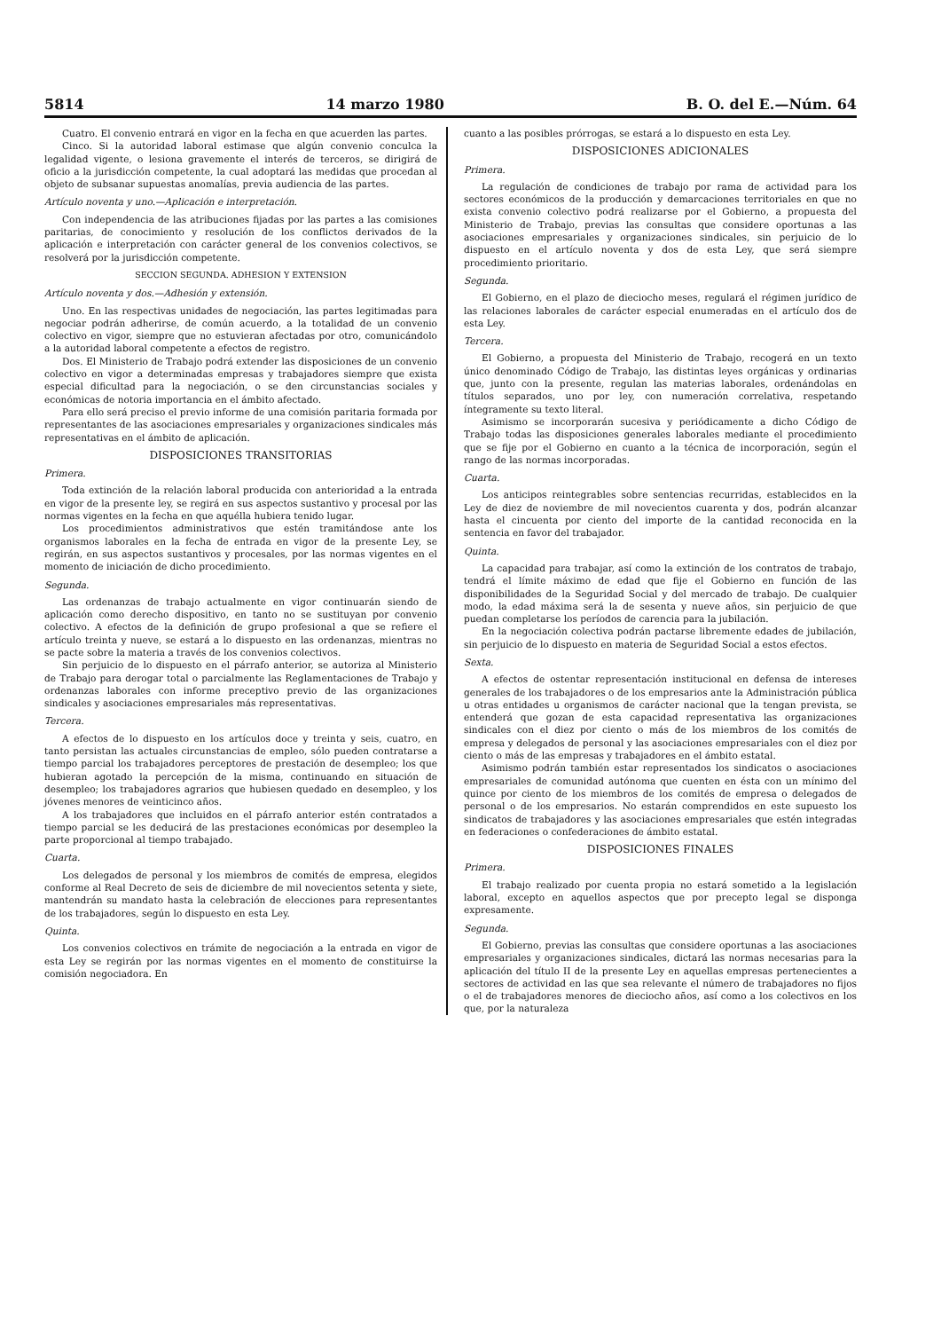5814 14 marzo 1980 B. O. del E.—Núm. 64
Cuatro. El convenio entrará en vigor en la fecha en que acuerden las partes.
Cinco. Si la autoridad laboral estimase que algún convenio conculca la legalidad vigente, o lesiona gravemente el interés de terceros, se dirigirá de oficio a la jurisdicción competente, la cual adoptará las medidas que procedan al objeto de subsanar supuestas anomalías, previa audiencia de las partes.
Artículo noventa y uno.—Aplicación e interpretación.
Con independencia de las atribuciones fijadas por las partes a las comisiones paritarias, de conocimiento y resolución de los conflictos derivados de la aplicación e interpretación con carácter general de los convenios colectivos, se resolverá por la jurisdicción competente.
SECCION SEGUNDA. ADHESION Y EXTENSION
Artículo noventa y dos.—Adhesión y extensión.
Uno. En las respectivas unidades de negociación, las partes legitimadas para negociar podrán adherirse, de común acuerdo, a la totalidad de un convenio colectivo en vigor, siempre que no estuvieran afectadas por otro, comunicándolo a la autoridad laboral competente a efectos de registro.
Dos. El Ministerio de Trabajo podrá extender las disposiciones de un convenio colectivo en vigor a determinadas empresas y trabajadores siempre que exista especial dificultad para la negociación, o se den circunstancias sociales y económicas de notoria importancia en el ámbito afectado.
Para ello será preciso el previo informe de una comisión paritaria formada por representantes de las asociaciones empresariales y organizaciones sindicales más representativas en el ámbito de aplicación.
DISPOSICIONES TRANSITORIAS
Primera.
Toda extinción de la relación laboral producida con anterioridad a la entrada en vigor de la presente ley, se regirá en sus aspectos sustantivo y procesal por las normas vigentes en la fecha en que aquélla hubiera tenido lugar.
Los procedimientos administrativos que estén tramitándose ante los organismos laborales en la fecha de entrada en vigor de la presente Ley, se regirán, en sus aspectos sustantivos y procesales, por las normas vigentes en el momento de iniciación de dicho procedimiento.
Segunda.
Las ordenanzas de trabajo actualmente en vigor continuarán siendo de aplicación como derecho dispositivo, en tanto no se sustituyan por convenio colectivo. A efectos de la definición de grupo profesional a que se refiere el artículo treinta y nueve, se estará a lo dispuesto en las ordenanzas, mientras no se pacte sobre la materia a través de los convenios colectivos.
Sin perjuicio de lo dispuesto en el párrafo anterior, se autoriza al Ministerio de Trabajo para derogar total o parcialmente las Reglamentaciones de Trabajo y ordenanzas laborales con informe preceptivo previo de las organizaciones sindicales y asociaciones empresariales más representativas.
Tercera.
A efectos de lo dispuesto en los artículos doce y treinta y seis, cuatro, en tanto persistan las actuales circunstancias de empleo, sólo pueden contratarse a tiempo parcial los trabajadores perceptores de prestación de desempleo; los que hubieran agotado la percepción de la misma, continuando en situación de desempleo; los trabajadores agrarios que hubiesen quedado en desempleo, y los jóvenes menores de veinticinco años.
A los trabajadores que incluidos en el párrafo anterior estén contratados a tiempo parcial se les deducirá de las prestaciones económicas por desempleo la parte proporcional al tiempo trabajado.
Cuarta.
Los delegados de personal y los miembros de comités de empresa, elegidos conforme al Real Decreto de seis de diciembre de mil novecientos setenta y siete, mantendrán su mandato hasta la celebración de elecciones para representantes de los trabajadores, según lo dispuesto en esta Ley.
Quinta.
Los convenios colectivos en trámite de negociación a la entrada en vigor de esta Ley se regirán por las normas vigentes en el momento de constituirse la comisión negociadora. En
cuanto a las posibles prórrogas, se estará a lo dispuesto en esta Ley.
DISPOSICIONES ADICIONALES
Primera.
La regulación de condiciones de trabajo por rama de actividad para los sectores económicos de la producción y demarcaciones territoriales en que no exista convenio colectivo podrá realizarse por el Gobierno, a propuesta del Ministerio de Trabajo, previas las consultas que considere oportunas a las asociaciones empresariales y organizaciones sindicales, sin perjuicio de lo dispuesto en el artículo noventa y dos de esta Ley, que será siempre procedimiento prioritario.
Segunda.
El Gobierno, en el plazo de dieciocho meses, regulará el régimen jurídico de las relaciones laborales de carácter especial enumeradas en el artículo dos de esta Ley.
Tercera.
El Gobierno, a propuesta del Ministerio de Trabajo, recogerá en un texto único denominado Código de Trabajo, las distintas leyes orgánicas y ordinarias que, junto con la presente, regulan las materias laborales, ordenándolas en títulos separados, uno por ley, con numeración correlativa, respetando íntegramente su texto literal.
Asimismo se incorporarán sucesiva y periódicamente a dicho Código de Trabajo todas las disposiciones generales laborales mediante el procedimiento que se fije por el Gobierno en cuanto a la técnica de incorporación, según el rango de las normas incorporadas.
Cuarta.
Los anticipos reintegrables sobre sentencias recurridas, establecidos en la Ley de diez de noviembre de mil novecientos cuarenta y dos, podrán alcanzar hasta el cincuenta por ciento del importe de la cantidad reconocida en la sentencia en favor del trabajador.
Quinta.
La capacidad para trabajar, así como la extinción de los contratos de trabajo, tendrá el límite máximo de edad que fije el Gobierno en función de las disponibilidades de la Seguridad Social y del mercado de trabajo. De cualquier modo, la edad máxima será la de sesenta y nueve años, sin perjuicio de que puedan completarse los períodos de carencia para la jubilación.
En la negociación colectiva podrán pactarse libremente edades de jubilación, sin perjuicio de lo dispuesto en materia de Seguridad Social a estos efectos.
Sexta.
A efectos de ostentar representación institucional en defensa de intereses generales de los trabajadores o de los empresarios ante la Administración pública u otras entidades u organismos de carácter nacional que la tengan prevista, se entenderá que gozan de esta capacidad representativa las organizaciones sindicales con el diez por ciento o más de los miembros de los comités de empresa y delegados de personal y las asociaciones empresariales con el diez por ciento o más de las empresas y trabajadores en el ámbito estatal.
Asimismo podrán también estar representados los sindicatos o asociaciones empresariales de comunidad autónoma que cuenten en ésta con un mínimo del quince por ciento de los miembros de los comités de empresa o delegados de personal o de los empresarios. No estarán comprendidos en este supuesto los sindicatos de trabajadores y las asociaciones empresariales que estén integradas en federaciones o confederaciones de ámbito estatal.
DISPOSICIONES FINALES
Primera.
El trabajo realizado por cuenta propia no estará sometido a la legislación laboral, excepto en aquellos aspectos que por precepto legal se disponga expresamente.
Segunda.
El Gobierno, previas las consultas que considere oportunas a las asociaciones empresariales y organizaciones sindicales, dictará las normas necesarias para la aplicación del título II de la presente Ley en aquellas empresas pertenecientes a sectores de actividad en las que sea relevante el número de trabajadores no fijos o el de trabajadores menores de dieciocho años, así como a los colectivos en los que, por la naturaleza